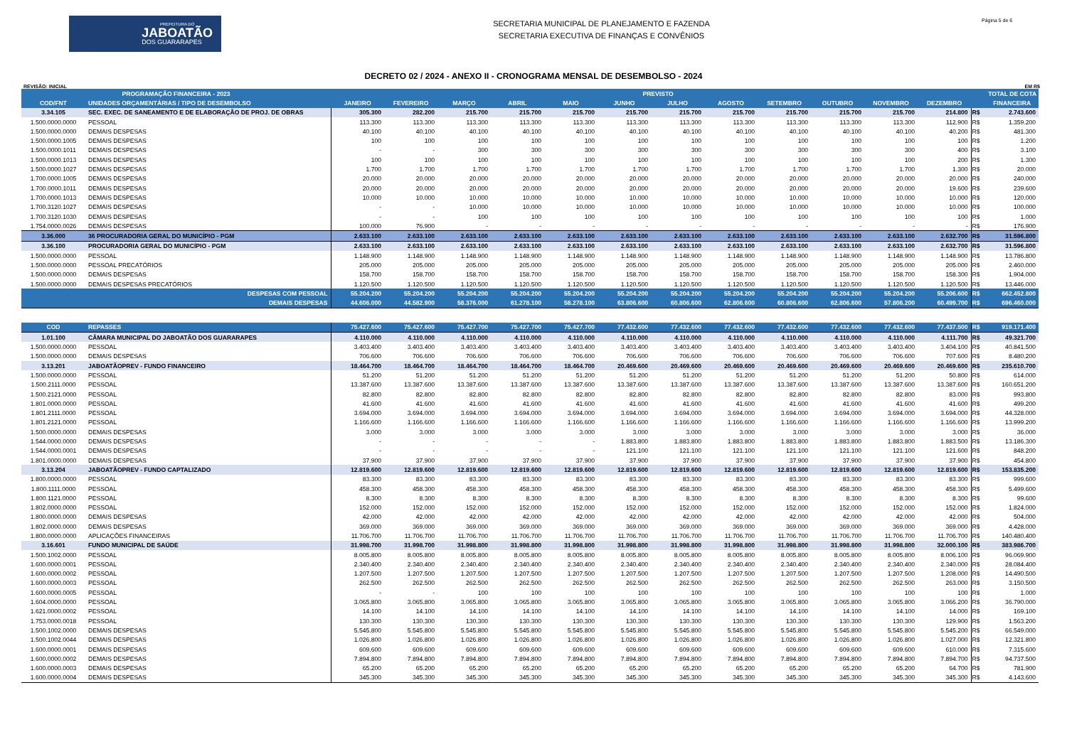PREFEITURA DO
JABOATÃO
DOS GUARARAPES
SECRETARIA MUNICIPAL DE PLANEJAMENTO E FAZENDA
SECRETARIA EXECUTIVA DE FINANÇAS E CONVÊNIOS
Página 5 de 6
DECRETO 02 / 2024 - ANEXO II - CRONOGRAMA MENSAL DE DESEMBOLSO - 2024
REVISÃO: INICIAL EM R$
| PROGRAMAÇÃO FINANCEIRA - 2023 | | PREVISTO | | | | | | | | | | | | | TOTAL DE COTA |
| --- | --- | --- | --- | --- | --- | --- | --- | --- | --- | --- | --- | --- | --- | --- | --- |
| COD/FNT | UNIDADES ORÇAMENTÁRIAS / TIPO DE DESEMBOLSO | JANEIRO | FEVEREIRO | MARÇO | ABRIL | MAIO | JUNHO | JULHO | AGOSTO | SETEMBRO | OUTUBRO | NOVEMBRO | DEZEMBRO | | FINANCEIRA |
| 3.34.105 | SEC. EXEC. DE SANEAMENTO E DE ELABORAÇÃO DE PROJ. DE OBRAS | 305.300 | 282.200 | 215.700 | 215.700 | 215.700 | 215.700 | 215.700 | 215.700 | 215.700 | 215.700 | 215.700 | 214.800 | R$ | 2.743.600 |
| 1.500.0000.0000 | PESSOAL | 113.300 | 113.300 | 113.300 | 113.300 | 113.300 | 113.300 | 113.300 | 113.300 | 113.300 | 113.300 | 113.300 | 112.900 | R$ | 1.359.200 |
| 1.500.0000.0000 | DEMAIS DESPESAS | 40.100 | 40.100 | 40.100 | 40.100 | 40.100 | 40.100 | 40.100 | 40.100 | 40.100 | 40.100 | 40.100 | 40.200 | R$ | 481.300 |
| 1.500.0000.1005 | DEMAIS DESPESAS | 100 | 100 | 100 | 100 | 100 | 100 | 100 | 100 | 100 | 100 | 100 | 100 | R$ | 1.200 |
| 1.500.0000.1011 | DEMAIS DESPESAS | - | - | 300 | 300 | 300 | 300 | 300 | 300 | 300 | 300 | 300 | 400 | R$ | 3.100 |
| 1.500.0000.1013 | DEMAIS DESPESAS | 100 | 100 | 100 | 100 | 100 | 100 | 100 | 100 | 100 | 100 | 100 | 200 | R$ | 1.300 |
| 1.500.0000.1027 | DEMAIS DESPESAS | 1.700 | 1.700 | 1.700 | 1.700 | 1.700 | 1.700 | 1.700 | 1.700 | 1.700 | 1.700 | 1.700 | 1.300 | R$ | 20.000 |
| 1.700.0000.1005 | DEMAIS DESPESAS | 20.000 | 20.000 | 20.000 | 20.000 | 20.000 | 20.000 | 20.000 | 20.000 | 20.000 | 20.000 | 20.000 | 20.000 | R$ | 240.000 |
| 1.700.0000.1011 | DEMAIS DESPESAS | 20.000 | 20.000 | 20.000 | 20.000 | 20.000 | 20.000 | 20.000 | 20.000 | 20.000 | 20.000 | 20.000 | 19.600 | R$ | 239.600 |
| 1.700.0000.1013 | DEMAIS DESPESAS | 10.000 | 10.000 | 10.000 | 10.000 | 10.000 | 10.000 | 10.000 | 10.000 | 10.000 | 10.000 | 10.000 | 10.000 | R$ | 120.000 |
| 1.700.3120.1027 | DEMAIS DESPESAS | - | - | 10.000 | 10.000 | 10.000 | 10.000 | 10.000 | 10.000 | 10.000 | 10.000 | 10.000 | 10.000 | R$ | 100.000 |
| 1.700.3120.1030 | DEMAIS DESPESAS | - | - | 100 | 100 | 100 | 100 | 100 | 100 | 100 | 100 | 100 | 100 | R$ | 1.000 |
| 1.754.0000.0026 | DEMAIS DESPESAS | 100.000 | 76.900 | - | - | - | - | - | - | - | - | - | - | R$ | 176.900 |
| 3.36.000 | 36 PROCURADORIA GERAL DO MUNICÍPIO - PGM | 2.633.100 | 2.633.100 | 2.633.100 | 2.633.100 | 2.633.100 | 2.633.100 | 2.633.100 | 2.633.100 | 2.633.100 | 2.633.100 | 2.633.100 | 2.632.700 | R$ | 31.596.800 |
| 3.36.100 | PROCURADORIA GERAL DO MUNICÍPIO - PGM | 2.633.100 | 2.633.100 | 2.633.100 | 2.633.100 | 2.633.100 | 2.633.100 | 2.633.100 | 2.633.100 | 2.633.100 | 2.633.100 | 2.633.100 | 2.632.700 | R$ | 31.596.800 |
| 1.500.0000.0000 | PESSOAL | 1.148.900 | 1.148.900 | 1.148.900 | 1.148.900 | 1.148.900 | 1.148.900 | 1.148.900 | 1.148.900 | 1.148.900 | 1.148.900 | 1.148.900 | 1.148.900 | R$ | 13.786.800 |
| 1.500.0000.0000 | PESSOAL PRECATÓRIOS | 205.000 | 205.000 | 205.000 | 205.000 | 205.000 | 205.000 | 205.000 | 205.000 | 205.000 | 205.000 | 205.000 | 205.000 | R$ | 2.460.000 |
| 1.500.0000.0000 | DEMAIS DESPESAS | 158.700 | 158.700 | 158.700 | 158.700 | 158.700 | 158.700 | 158.700 | 158.700 | 158.700 | 158.700 | 158.700 | 158.300 | R$ | 1.904.000 |
| 1.500.0000.0000 | DEMAIS DESPESAS PRECATÓRIOS | 1.120.500 | 1.120.500 | 1.120.500 | 1.120.500 | 1.120.500 | 1.120.500 | 1.120.500 | 1.120.500 | 1.120.500 | 1.120.500 | 1.120.500 | 1.120.500 | R$ | 13.446.000 |
| | DESPESAS COM PESSOAL | 55.204.200 | 55.204.200 | 55.204.200 | 55.204.200 | 55.204.200 | 55.204.200 | 55.204.200 | 55.204.200 | 55.204.200 | 55.204.200 | 55.204.200 | 55.206.600 | R$ | 662.452.800 |
| | DEMAIS DESPESAS | 44.606.000 | 44.582.900 | 58.376.000 | 61.278.100 | 58.278.100 | 63.806.600 | 60.806.600 | 62.806.600 | 60.806.600 | 62.806.600 | 57.806.200 | 60.499.700 | R$ | 696.460.000 |
| COD | REPASSES | 75.427.600 | 75.427.600 | 75.427.700 | 75.427.700 | 75.427.700 | 77.432.600 | 77.432.600 | 77.432.600 | 77.432.600 | 77.432.600 | 77.432.600 | 77.437.500 | R$ | 919.171.400 |
| 1.01.100 | CÂMARA MUNICIPAL DO JABOATÃO DOS GUARARAPES | 4.110.000 | 4.110.000 | 4.110.000 | 4.110.000 | 4.110.000 | 4.110.000 | 4.110.000 | 4.110.000 | 4.110.000 | 4.110.000 | 4.110.000 | 4.111.700 | R$ | 49.321.700 |
| 1.500.0000.0000 | PESSOAL | 3.403.400 | 3.403.400 | 3.403.400 | 3.403.400 | 3.403.400 | 3.403.400 | 3.403.400 | 3.403.400 | 3.403.400 | 3.403.400 | 3.403.400 | 3.404.100 | R$ | 40.841.500 |
| 1.500.0000.0000 | DEMAIS DESPESAS | 706.600 | 706.600 | 706.600 | 706.600 | 706.600 | 706.600 | 706.600 | 706.600 | 706.600 | 706.600 | 706.600 | 707.600 | R$ | 8.480.200 |
| 3.13.201 | JABOATÃOPREV - FUNDO FINANCEIRO | 18.464.700 | 18.464.700 | 18.464.700 | 18.464.700 | 18.464.700 | 20.469.600 | 20.469.600 | 20.469.600 | 20.469.600 | 20.469.600 | 20.469.600 | 20.469.600 | R$ | 235.610.700 |
| 1.500.0000.0000 | PESSOAL | 51.200 | 51.200 | 51.200 | 51.200 | 51.200 | 51.200 | 51.200 | 51.200 | 51.200 | 51.200 | 51.200 | 50.800 | R$ | 614.000 |
| 1.500.2111.0000 | PESSOAL | 13.387.600 | 13.387.600 | 13.387.600 | 13.387.600 | 13.387.600 | 13.387.600 | 13.387.600 | 13.387.600 | 13.387.600 | 13.387.600 | 13.387.600 | 13.387.600 | R$ | 160.651.200 |
| 1.500.2121.0000 | PESSOAL | 82.800 | 82.800 | 82.800 | 82.800 | 82.800 | 82.800 | 82.800 | 82.800 | 82.800 | 82.800 | 82.800 | 83.000 | R$ | 993.800 |
| 1.801.0000.0000 | PESSOAL | 41.600 | 41.600 | 41.600 | 41.600 | 41.600 | 41.600 | 41.600 | 41.600 | 41.600 | 41.600 | 41.600 | 41.600 | R$ | 499.200 |
| 1.801.2111.0000 | PESSOAL | 3.694.000 | 3.694.000 | 3.694.000 | 3.694.000 | 3.694.000 | 3.694.000 | 3.694.000 | 3.694.000 | 3.694.000 | 3.694.000 | 3.694.000 | 3.694.000 | R$ | 44.328.000 |
| 1.801.2121.0000 | PESSOAL | 1.166.600 | 1.166.600 | 1.166.600 | 1.166.600 | 1.166.600 | 1.166.600 | 1.166.600 | 1.166.600 | 1.166.600 | 1.166.600 | 1.166.600 | 1.166.600 | R$ | 13.999.200 |
| 1.500.0000.0000 | DEMAIS DESPESAS | 3.000 | 3.000 | 3.000 | 3.000 | 3.000 | 3.000 | 3.000 | 3.000 | 3.000 | 3.000 | 3.000 | 3.000 | R$ | 36.000 |
| 1.544.0000.0000 | DEMAIS DESPESAS | - | - | - | - | - | 1.883.800 | 1.883.800 | 1.883.800 | 1.883.800 | 1.883.800 | 1.883.800 | 1.883.500 | R$ | 13.186.300 |
| 1.544.0000.0001 | DEMAIS DESPESAS | - | - | - | - | - | 121.100 | 121.100 | 121.100 | 121.100 | 121.100 | 121.100 | 121.600 | R$ | 848.200 |
| 1.801.0000.0000 | DEMAIS DESPESAS | 37.900 | 37.900 | 37.900 | 37.900 | 37.900 | 37.900 | 37.900 | 37.900 | 37.900 | 37.900 | 37.900 | 37.900 | R$ | 454.800 |
| 3.13.204 | JABOATÃOPREV - FUNDO CAPTALIZADO | 12.819.600 | 12.819.600 | 12.819.600 | 12.819.600 | 12.819.600 | 12.819.600 | 12.819.600 | 12.819.600 | 12.819.600 | 12.819.600 | 12.819.600 | 12.819.600 | R$ | 153.835.200 |
| 1.800.0000.0000 | PESSOAL | 83.300 | 83.300 | 83.300 | 83.300 | 83.300 | 83.300 | 83.300 | 83.300 | 83.300 | 83.300 | 83.300 | 83.300 | R$ | 999.600 |
| 1.800.1111.0000 | PESSOAL | 458.300 | 458.300 | 458.300 | 458.300 | 458.300 | 458.300 | 458.300 | 458.300 | 458.300 | 458.300 | 458.300 | 458.300 | R$ | 5.499.600 |
| 1.800.1121.0000 | PESSOAL | 8.300 | 8.300 | 8.300 | 8.300 | 8.300 | 8.300 | 8.300 | 8.300 | 8.300 | 8.300 | 8.300 | 8.300 | R$ | 99.600 |
| 1.802.0000.0000 | PESSOAL | 152.000 | 152.000 | 152.000 | 152.000 | 152.000 | 152.000 | 152.000 | 152.000 | 152.000 | 152.000 | 152.000 | 152.000 | R$ | 1.824.000 |
| 1.800.0000.0000 | DEMAIS DESPESAS | 42.000 | 42.000 | 42.000 | 42.000 | 42.000 | 42.000 | 42.000 | 42.000 | 42.000 | 42.000 | 42.000 | 42.000 | R$ | 504.000 |
| 1.802.0000.0000 | DEMAIS DESPESAS | 369.000 | 369.000 | 369.000 | 369.000 | 369.000 | 369.000 | 369.000 | 369.000 | 369.000 | 369.000 | 369.000 | 369.000 | R$ | 4.428.000 |
| 1.800.0000.0000 | APLICAÇÕES FINANCEIRAS | 11.706.700 | 11.706.700 | 11.706.700 | 11.706.700 | 11.706.700 | 11.706.700 | 11.706.700 | 11.706.700 | 11.706.700 | 11.706.700 | 11.706.700 | 11.706.700 | R$ | 140.480.400 |
| 3.16.601 | FUNDO MUNICIPAL DE SAÚDE | 31.998.700 | 31.998.700 | 31.998.800 | 31.998.800 | 31.998.800 | 31.998.800 | 31.998.800 | 31.998.800 | 31.998.800 | 31.998.800 | 31.998.800 | 32.000.100 | R$ | 383.986.700 |
| 1.500.1002.0000 | PESSOAL | 8.005.800 | 8.005.800 | 8.005.800 | 8.005.800 | 8.005.800 | 8.005.800 | 8.005.800 | 8.005.800 | 8.005.800 | 8.005.800 | 8.005.800 | 8.006.100 | R$ | 96.069.900 |
| 1.600.0000.0001 | PESSOAL | 2.340.400 | 2.340.400 | 2.340.400 | 2.340.400 | 2.340.400 | 2.340.400 | 2.340.400 | 2.340.400 | 2.340.400 | 2.340.400 | 2.340.400 | 2.340.000 | R$ | 28.084.400 |
| 1.600.0000.0002 | PESSOAL | 1.207.500 | 1.207.500 | 1.207.500 | 1.207.500 | 1.207.500 | 1.207.500 | 1.207.500 | 1.207.500 | 1.207.500 | 1.207.500 | 1.207.500 | 1.208.000 | R$ | 14.490.500 |
| 1.600.0000.0003 | PESSOAL | 262.500 | 262.500 | 262.500 | 262.500 | 262.500 | 262.500 | 262.500 | 262.500 | 262.500 | 262.500 | 262.500 | 263.000 | R$ | 3.150.500 |
| 1.600.0000.0005 | PESSOAL | - | - | 100 | 100 | 100 | 100 | 100 | 100 | 100 | 100 | 100 | 100 | R$ | 1.000 |
| 1.604.0000.0000 | PESSOAL | 3.065.800 | 3.065.800 | 3.065.800 | 3.065.800 | 3.065.800 | 3.065.800 | 3.065.800 | 3.065.800 | 3.065.800 | 3.065.800 | 3.065.800 | 3.066.200 | R$ | 36.790.000 |
| 1.621.0000.0002 | PESSOAL | 14.100 | 14.100 | 14.100 | 14.100 | 14.100 | 14.100 | 14.100 | 14.100 | 14.100 | 14.100 | 14.100 | 14.000 | R$ | 169.100 |
| 1.753.0000.0018 | PESSOAL | 130.300 | 130.300 | 130.300 | 130.300 | 130.300 | 130.300 | 130.300 | 130.300 | 130.300 | 130.300 | 130.300 | 129.900 | R$ | 1.563.200 |
| 1.500.1002.0000 | DEMAIS DESPESAS | 5.545.800 | 5.545.800 | 5.545.800 | 5.545.800 | 5.545.800 | 5.545.800 | 5.545.800 | 5.545.800 | 5.545.800 | 5.545.800 | 5.545.800 | 5.545.200 | R$ | 66.549.000 |
| 1.500.1002.0044 | DEMAIS DESPESAS | 1.026.800 | 1.026.800 | 1.026.800 | 1.026.800 | 1.026.800 | 1.026.800 | 1.026.800 | 1.026.800 | 1.026.800 | 1.026.800 | 1.026.800 | 1.027.000 | R$ | 12.321.800 |
| 1.600.0000.0001 | DEMAIS DESPESAS | 609.600 | 609.600 | 609.600 | 609.600 | 609.600 | 609.600 | 609.600 | 609.600 | 609.600 | 609.600 | 609.600 | 610.000 | R$ | 7.315.600 |
| 1.600.0000.0002 | DEMAIS DESPESAS | 7.894.800 | 7.894.800 | 7.894.800 | 7.894.800 | 7.894.800 | 7.894.800 | 7.894.800 | 7.894.800 | 7.894.800 | 7.894.800 | 7.894.800 | 7.894.700 | R$ | 94.737.500 |
| 1.600.0000.0003 | DEMAIS DESPESAS | 65.200 | 65.200 | 65.200 | 65.200 | 65.200 | 65.200 | 65.200 | 65.200 | 65.200 | 65.200 | 65.200 | 64.700 | R$ | 781.900 |
| 1.600.0000.0004 | DEMAIS DESPESAS | 345.300 | 345.300 | 345.300 | 345.300 | 345.300 | 345.300 | 345.300 | 345.300 | 345.300 | 345.300 | 345.300 | 345.300 | R$ | 4.143.600 |